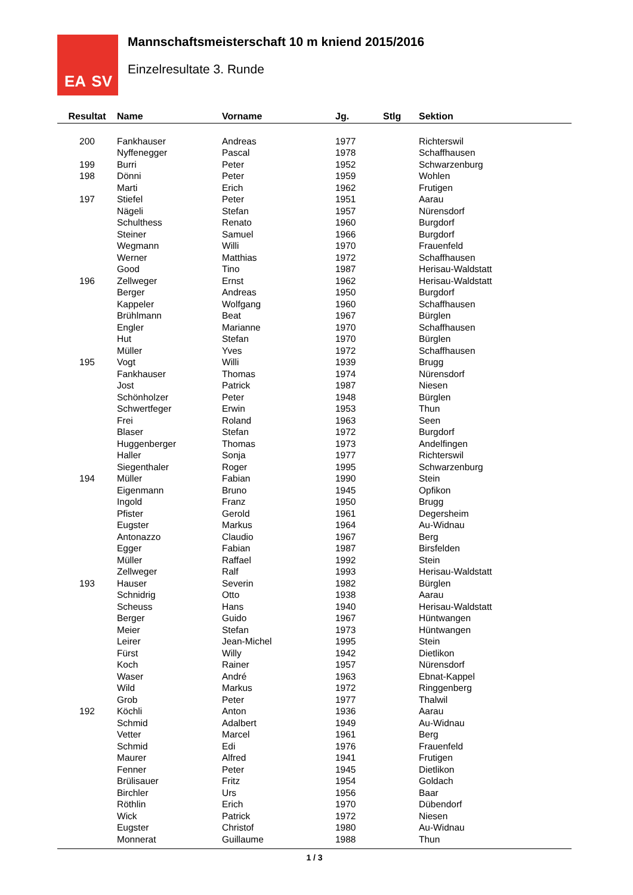EA SV
Mannschaftsmeisterschaft 10 m kniend 2015/2016
Einzelresultate 3. Runde
| Resultat | Name | Vorname | Jg. | Stlg | Sektion |
| --- | --- | --- | --- | --- | --- |
| 200 | Fankhauser | Andreas | 1977 | | Richterswil |
| | Nyffenegger | Pascal | 1978 | | Schaffhausen |
| 199 | Burri | Peter | 1952 | | Schwarzenburg |
| 198 | Dönni | Peter | 1959 | | Wohlen |
| | Marti | Erich | 1962 | | Frutigen |
| 197 | Stiefel | Peter | 1951 | | Aarau |
| | Nägeli | Stefan | 1957 | | Nürensdorf |
| | Schulthess | Renato | 1960 | | Burgdorf |
| | Steiner | Samuel | 1966 | | Burgdorf |
| | Wegmann | Willi | 1970 | | Frauenfeld |
| | Werner | Matthias | 1972 | | Schaffhausen |
| | Good | Tino | 1987 | | Herisau-Waldstatt |
| 196 | Zellweger | Ernst | 1962 | | Herisau-Waldstatt |
| | Berger | Andreas | 1950 | | Burgdorf |
| | Kappeler | Wolfgang | 1960 | | Schaffhausen |
| | Brühlmann | Beat | 1967 | | Bürglen |
| | Engler | Marianne | 1970 | | Schaffhausen |
| | Hut | Stefan | 1970 | | Bürglen |
| | Müller | Yves | 1972 | | Schaffhausen |
| 195 | Vogt | Willi | 1939 | | Brugg |
| | Fankhauser | Thomas | 1974 | | Nürensdorf |
| | Jost | Patrick | 1987 | | Niesen |
| | Schönholzer | Peter | 1948 | | Bürglen |
| | Schwertfeger | Erwin | 1953 | | Thun |
| | Frei | Roland | 1963 | | Seen |
| | Blaser | Stefan | 1972 | | Burgdorf |
| | Huggenberger | Thomas | 1973 | | Andelfingen |
| | Haller | Sonja | 1977 | | Richterswil |
| | Siegenthaler | Roger | 1995 | | Schwarzenburg |
| 194 | Müller | Fabian | 1990 | | Stein |
| | Eigenmann | Bruno | 1945 | | Opfikon |
| | Ingold | Franz | 1950 | | Brugg |
| | Pfister | Gerold | 1961 | | Degersheim |
| | Eugster | Markus | 1964 | | Au-Widnau |
| | Antonazzo | Claudio | 1967 | | Berg |
| | Egger | Fabian | 1987 | | Birsfelden |
| | Müller | Raffael | 1992 | | Stein |
| | Zellweger | Ralf | 1993 | | Herisau-Waldstatt |
| 193 | Hauser | Severin | 1982 | | Bürglen |
| | Schnidrig | Otto | 1938 | | Aarau |
| | Scheuss | Hans | 1940 | | Herisau-Waldstatt |
| | Berger | Guido | 1967 | | Hüntwangen |
| | Meier | Stefan | 1973 | | Hüntwangen |
| | Leirer | Jean-Michel | 1995 | | Stein |
| | Fürst | Willy | 1942 | | Dietlikon |
| | Koch | Rainer | 1957 | | Nürensdorf |
| | Waser | André | 1963 | | Ebnat-Kappel |
| | Wild | Markus | 1972 | | Ringgenberg |
| | Grob | Peter | 1977 | | Thalwil |
| 192 | Köchli | Anton | 1936 | | Aarau |
| | Schmid | Adalbert | 1949 | | Au-Widnau |
| | Vetter | Marcel | 1961 | | Berg |
| | Schmid | Edi | 1976 | | Frauenfeld |
| | Maurer | Alfred | 1941 | | Frutigen |
| | Fenner | Peter | 1945 | | Dietlikon |
| | Brülisauer | Fritz | 1954 | | Goldach |
| | Birchler | Urs | 1956 | | Baar |
| | Röthlin | Erich | 1970 | | Dübendorf |
| | Wick | Patrick | 1972 | | Niesen |
| | Eugster | Christof | 1980 | | Au-Widnau |
| | Monnerat | Guillaume | 1988 | | Thun |
1 / 3